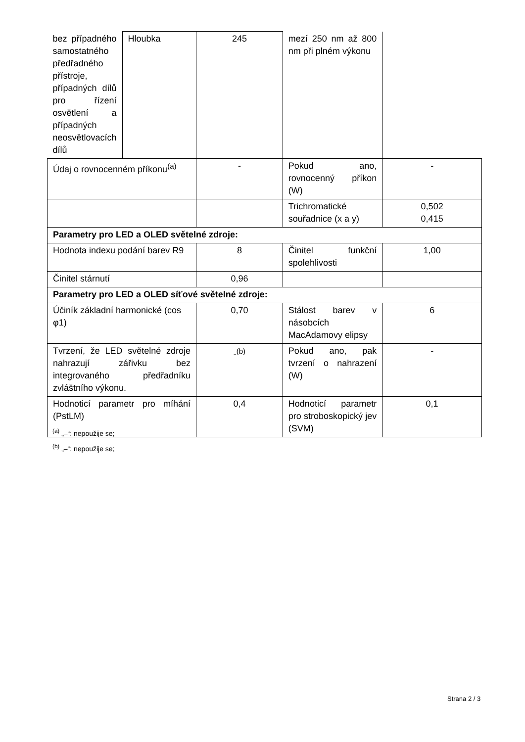| bez případného samostatného předřadného přístroje, případných dílů pro řízení osvětlení a případných neosvětlovacích dílů | Hloubka | 245 | mezí 250 nm až 800 nm při plném výkonu | |
| Údaj o rovnocenném příkonu<sup>(a)</sup> | | - | Pokud ano, rovnocenný příkon (W) | - |
| | | | Trichromatické souřadnice (x a y) | 0,502 0,415 |
| Parametry pro LED a OLED světelné zdroje: | | | | |
| Hodnota indexu podání barev R9 | | 8 | Činitel funkční spolehlivosti | 1,00 |
| Činitel stárnutí | | 0,96 | | |
| Parametry pro LED a OLED síťové světelné zdroje: | | | | |
| Účiník základní harmonické (cos φ1) | | 0,70 | Stálost barev v násobcích MacAdamovy elipsy | 6 |
| Tvrzení, že LED světelné zdroje nahrazují zářivku bez integrovaného předřadníku zvláštního výkonu. | | -<sup>(b)</sup> | Pokud ano, pak tvrzení o nahrazení (W) | - |
| Hodnoticí parametr pro míhání (PstLM) | | 0,4 | Hodnoticí parametr pro stroboskopický jev (SVM) | 0,1 |
<sup>(a)</sup> „–“: nepoužije se;
<sup>(b)</sup> „–“: nepoužije se;
Strana 2 / 3